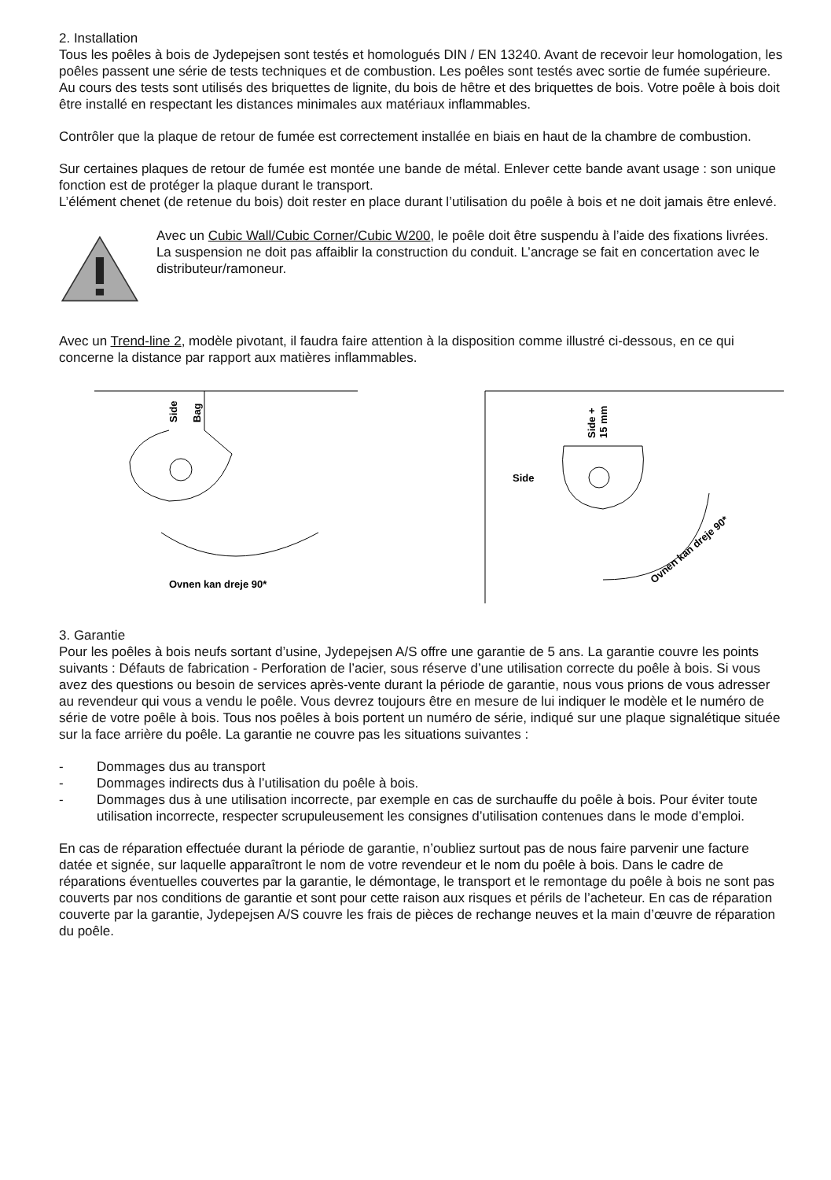2. Installation
Tous les poêles à bois de Jydepejsen sont testés et homologués DIN / EN 13240. Avant de recevoir leur homologation, les poêles passent une série de tests techniques et de combustion. Les poêles sont testés avec sortie de fumée supérieure. Au cours des tests sont utilisés des briquettes de lignite, du bois de hêtre et des briquettes de bois. Votre poêle à bois doit être installé en respectant les distances minimales aux matériaux inflammables.
Contrôler que la plaque de retour de fumée est correctement installée en biais en haut de la chambre de combustion.
Sur certaines plaques de retour de fumée est montée une bande de métal. Enlever cette bande avant usage : son unique fonction est de protéger la plaque durant le transport.
L’élément chenet (de retenue du bois) doit rester en place durant l’utilisation du poêle à bois et ne doit jamais être enlevé.
Avec un Cubic Wall/Cubic Corner/Cubic W200, le poêle doit être suspendu à l’aide des fixations livrées.
La suspension ne doit pas affaiblir la construction du conduit. L’ancrage se fait en concertation avec le distributeur/ramoneur.
Avec un Trend-line 2, modèle pivotant, il faudra faire attention à la disposition comme illustré ci-dessous, en ce qui concerne la distance par rapport aux matières inflammables.
Side
Bag
Ovnen kan dreje 90*
Side +
15 mm
Side
Ovnen kan dreje 90*
3. Garantie
Pour les poêles à bois neufs sortant d’usine, Jydepejsen A/S offre une garantie de 5 ans. La garantie couvre les points suivants : Défauts de fabrication - Perforation de l’acier, sous réserve d’une utilisation correcte du poêle à bois. Si vous avez des questions ou besoin de services après-vente durant la période de garantie, nous vous prions de vous adresser au revendeur qui vous a vendu le poêle. Vous devrez toujours être en mesure de lui indiquer le modèle et le numéro de série de votre poêle à bois. Tous nos poêles à bois portent un numéro de série, indiqué sur une plaque signalétique située sur la face arrière du poêle. La garantie ne couvre pas les situations suivantes :
- Dommages dus au transport
- Dommages indirects dus à l’utilisation du poêle à bois.
- Dommages dus à une utilisation incorrecte, par exemple en cas de surchauffe du poêle à bois. Pour éviter toute utilisation incorrecte, respecter scrupuleusement les consignes d’utilisation contenues dans le mode d’emploi.
En cas de réparation effectuée durant la période de garantie, n’oubliez surtout pas de nous faire parvenir une facture datée et signée, sur laquelle apparaîtront le nom de votre revendeur et le nom du poêle à bois. Dans le cadre de réparations éventuelles couvertes par la garantie, le démontage, le transport et le remontage du poêle à bois ne sont pas couverts par nos conditions de garantie et sont pour cette raison aux risques et périls de l’acheteur. En cas de réparation couverte par la garantie, Jydepejsen A/S couvre les frais de pièces de rechange neuves et la main d’œuvre de réparation du poêle.